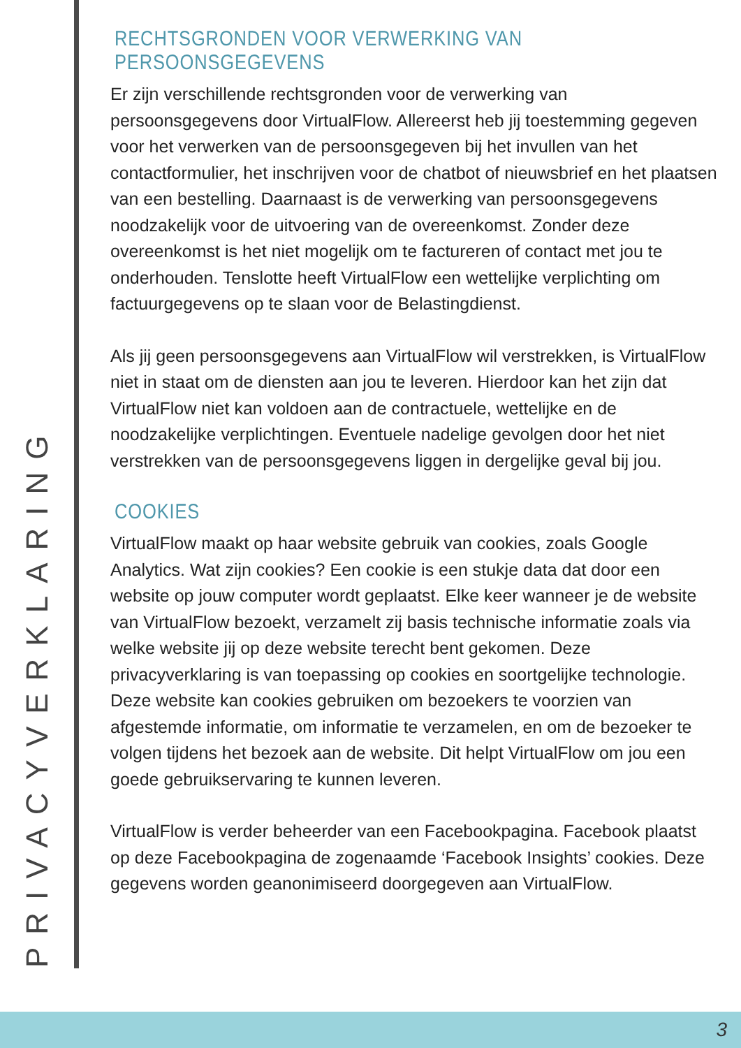PRIVACYVERKLARING
RECHTSGRONDEN VOOR VERWERKING VAN PERSOONSGEGEVENS
Er zijn verschillende rechtsgronden voor de verwerking van persoonsgegevens door VirtualFlow. Allereerst heb jij toestemming gegeven voor het verwerken van de persoonsgegeven bij het invullen van het contactformulier, het inschrijven voor de chatbot of nieuwsbrief en het plaatsen van een bestelling. Daarnaast is de verwerking van persoonsgegevens noodzakelijk voor de uitvoering van de overeenkomst. Zonder deze overeenkomst is het niet mogelijk om te factureren of contact met jou te onderhouden. Tenslotte heeft VirtualFlow een wettelijke verplichting om factuurgegevens op te slaan voor de Belastingdienst.
Als jij geen persoonsgegevens aan VirtualFlow wil verstrekken, is VirtualFlow niet in staat om de diensten aan jou te leveren. Hierdoor kan het zijn dat VirtualFlow niet kan voldoen aan de contractuele, wettelijke en de noodzakelijke verplichtingen. Eventuele nadelige gevolgen door het niet verstrekken van de persoonsgegevens liggen in dergelijke geval bij jou.
COOKIES
VirtualFlow maakt op haar website gebruik van cookies, zoals Google Analytics. Wat zijn cookies? Een cookie is een stukje data dat door een website op jouw computer wordt geplaatst. Elke keer wanneer je de website van VirtualFlow bezoekt, verzamelt zij basis technische informatie zoals via welke website jij op deze website terecht bent gekomen. Deze privacyverklaring is van toepassing op cookies en soortgelijke technologie. Deze website kan cookies gebruiken om bezoekers te voorzien van afgestemde informatie, om informatie te verzamelen, en om de bezoeker te volgen tijdens het bezoek aan de website. Dit helpt VirtualFlow om jou een goede gebruikservaring te kunnen leveren.
VirtualFlow is verder beheerder van een Facebookpagina. Facebook plaatst op deze Facebookpagina de zogenaamde ‘Facebook Insights’ cookies. Deze gegevens worden geanonimiseerd doorgegeven aan VirtualFlow.
3